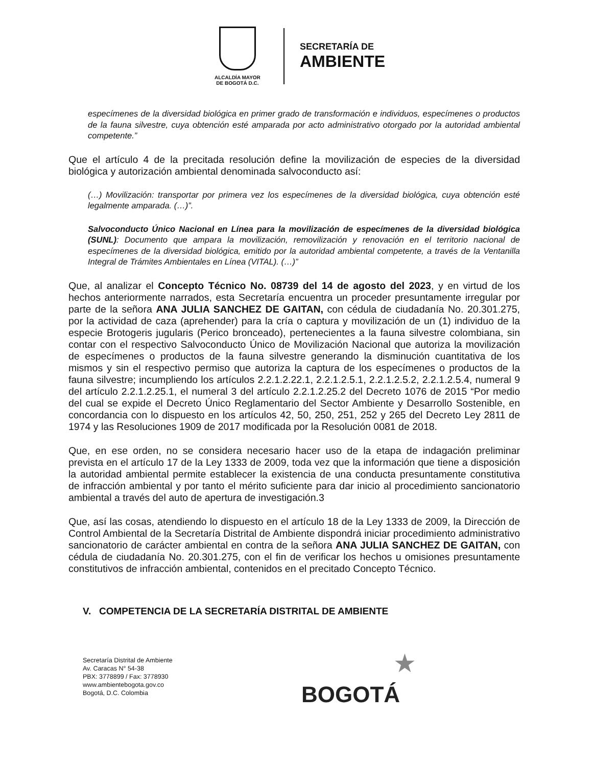ALCALDÍA MAYOR
DE BOGOTÁ D.C.
SECRETARÍA DE
AMBIENTE
especímenes de la diversidad biológica en primer grado de transformación e individuos, especímenes o productos de la fauna silvestre, cuya obtención esté amparada por acto administrativo otorgado por la autoridad ambiental competente.”
Que el artículo 4 de la precitada resolución define la movilización de especies de la diversidad biológica y autorización ambiental denominada salvoconducto así:
(…) Movilización: transportar por primera vez los especímenes de la diversidad biológica, cuya obtención esté legalmente amparada. (…)”.
Salvoconducto Único Nacional en Línea para la movilización de especímenes de la diversidad biológica (SUNL): Documento que ampara la movilización, removilización y renovación en el territorio nacional de especímenes de la diversidad biológica, emitido por la autoridad ambiental competente, a través de la Ventanilla Integral de Trámites Ambientales en Línea (VITAL). (…)”
Que, al analizar el Concepto Técnico No. 08739 del 14 de agosto del 2023, y en virtud de los hechos anteriormente narrados, esta Secretaría encuentra un proceder presuntamente irregular por parte de la señora ANA JULIA SANCHEZ DE GAITAN, con cédula de ciudadanía No. 20.301.275, por la actividad de caza (aprehender) para la cría o captura y movilización de un (1) individuo de la especie Brotogeris jugularis (Perico bronceado), pertenecientes a la fauna silvestre colombiana, sin contar con el respectivo Salvoconducto Único de Movilización Nacional que autoriza la movilización de especímenes o productos de la fauna silvestre generando la disminución cuantitativa de los mismos y sin el respectivo permiso que autoriza la captura de los especímenes o productos de la fauna silvestre; incumpliendo los artículos 2.2.1.2.22.1, 2.2.1.2.5.1, 2.2.1.2.5.2, 2.2.1.2.5.4, numeral 9 del artículo 2.2.1.2.25.1, el numeral 3 del artículo 2.2.1.2.25.2 del Decreto 1076 de 2015 “Por medio del cual se expide el Decreto Único Reglamentario del Sector Ambiente y Desarrollo Sostenible, en concordancia con lo dispuesto en los artículos 42, 50, 250, 251, 252 y 265 del Decreto Ley 2811 de 1974 y las Resoluciones 1909 de 2017 modificada por la Resolución 0081 de 2018.
Que, en ese orden, no se considera necesario hacer uso de la etapa de indagación preliminar prevista en el artículo 17 de la Ley 1333 de 2009, toda vez que la información que tiene a disposición la autoridad ambiental permite establecer la existencia de una conducta presuntamente constitutiva de infracción ambiental y por tanto el mérito suficiente para dar inicio al procedimiento sancionatorio ambiental a través del auto de apertura de investigación.3
Que, así las cosas, atendiendo lo dispuesto en el artículo 18 de la Ley 1333 de 2009, la Dirección de Control Ambiental de la Secretaría Distrital de Ambiente dispondrá iniciar procedimiento administrativo sancionatorio de carácter ambiental en contra de la señora ANA JULIA SANCHEZ DE GAITAN, con cédula de ciudadanía No. 20.301.275, con el fin de verificar los hechos u omisiones presuntamente constitutivos de infracción ambiental, contenidos en el precitado Concepto Técnico.
V. COMPETENCIA DE LA SECRETARÍA DISTRITAL DE AMBIENTE
Secretaría Distrital de Ambiente
Av. Caracas N° 54-38
PBX: 3778899 / Fax: 3778930
www.ambientebogota.gov.co
Bogotá, D.C. Colombia
★
BOGOTÁ